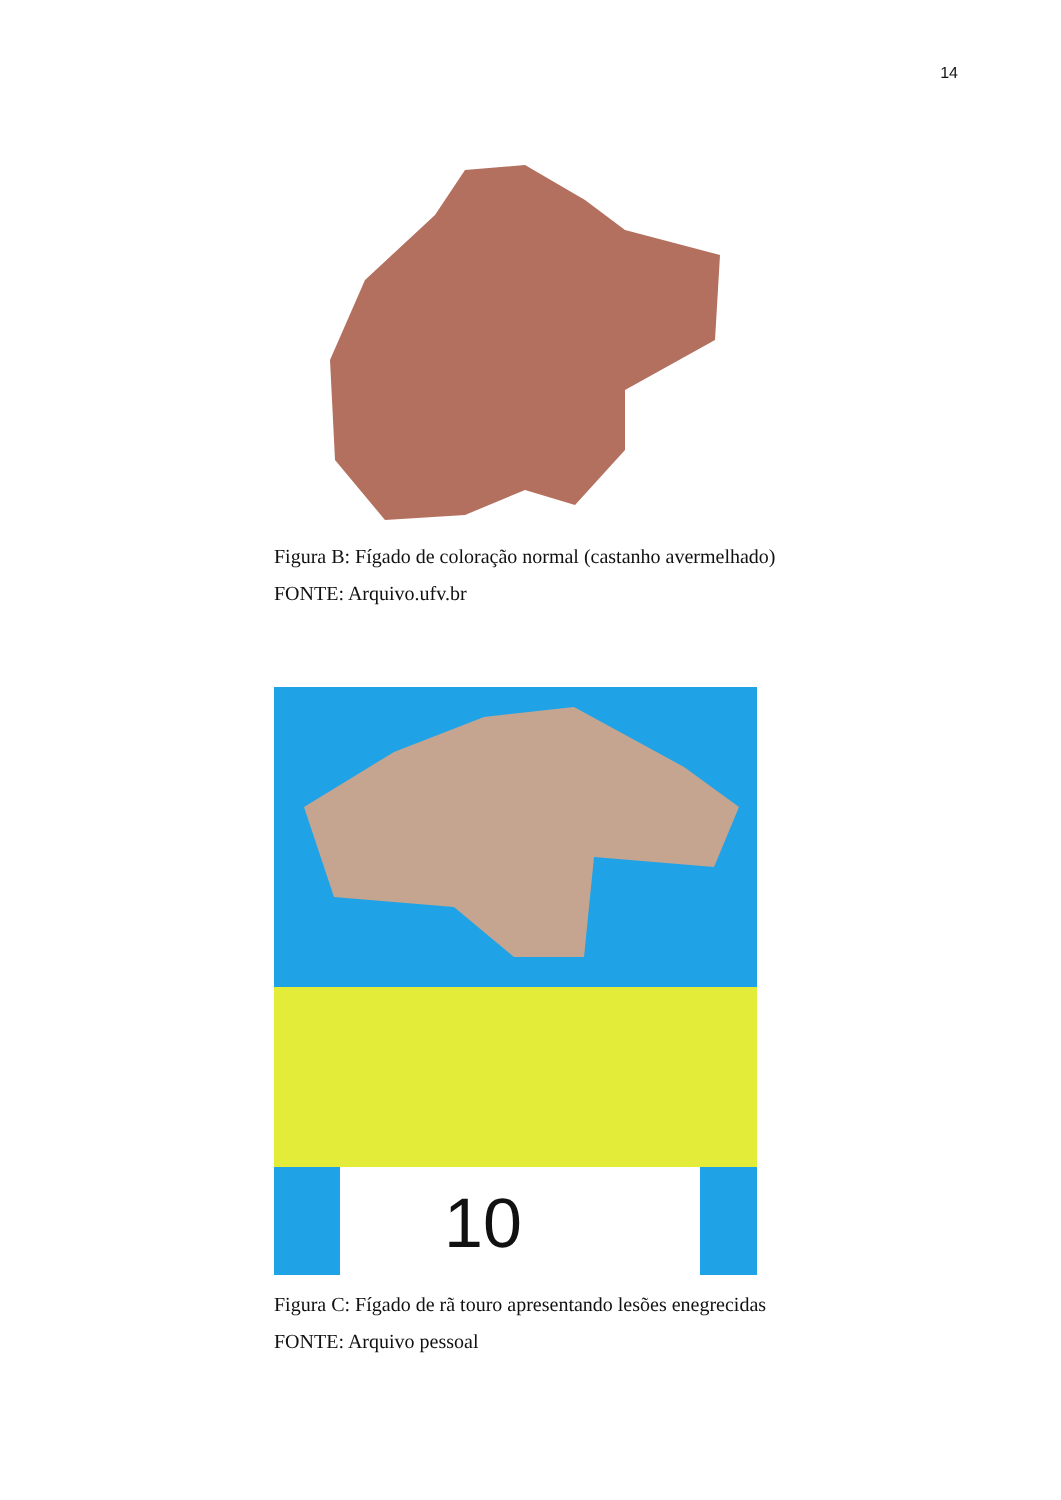14
Figura B: Fígado de coloração normal (castanho avermelhado)
FONTE: Arquivo.ufv.br
10
Figura C: Fígado de rã touro apresentando lesões enegrecidas
FONTE: Arquivo pessoal